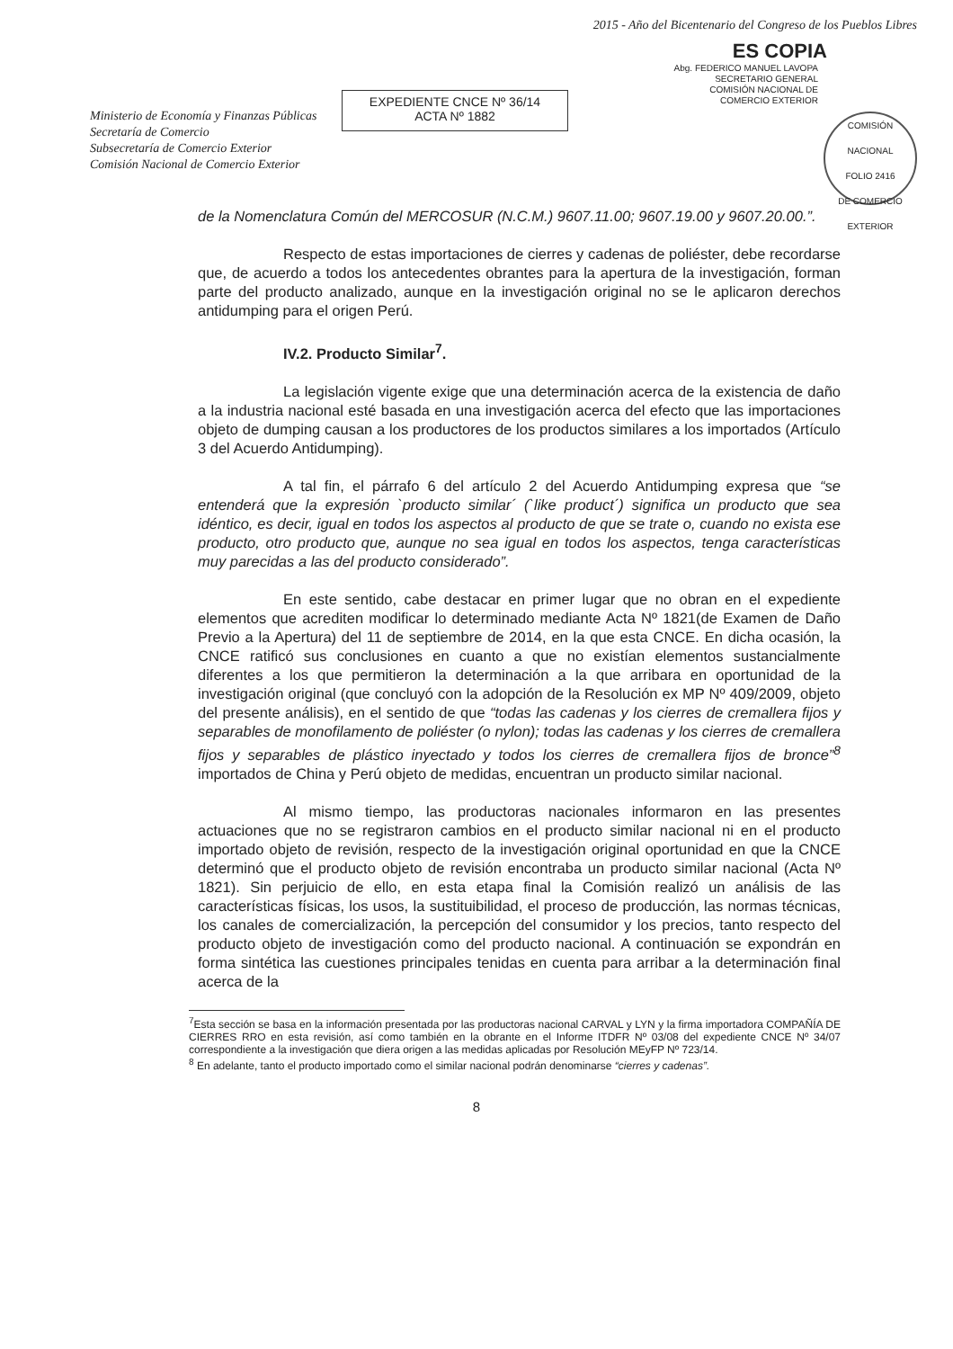Ministerio de Economía y Finanzas Públicas
Secretaría de Comercio
Subsecretaría de Comercio Exterior
Comisión Nacional de Comercio Exterior
EXPEDIENTE CNCE Nº 36/14
ACTA Nº 1882
2015 - Año del Bicentenario del Congreso de los Pueblos Libres
ES COPIA
Abg. FEDERICO MANUEL LAVOPA
SECRETARIO GENERAL
COMISIÓN NACIONAL DE
COMERCIO EXTERIOR
COMISIÓN NACIONAL
FOLIO 2416
DE COMERCIO EXTERIOR
de la Nomenclatura Común del MERCOSUR (N.C.M.) 9607.11.00; 9607.19.00 y 9607.20.00.”.
Respecto de estas importaciones de cierres y cadenas de poliéster, debe recordarse que, de acuerdo a todos los antecedentes obrantes para la apertura de la investigación, forman parte del producto analizado, aunque en la investigación original no se le aplicaron derechos antidumping para el origen Perú.
IV.2. Producto Similar<sup>7</sup>.
La legislación vigente exige que una determinación acerca de la existencia de daño a la industria nacional esté basada en una investigación acerca del efecto que las importaciones objeto de dumping causan a los productores de los productos similares a los importados (Artículo 3 del Acuerdo Antidumping).
A tal fin, el párrafo 6 del artículo 2 del Acuerdo Antidumping expresa que “se entenderá que la expresión `producto similar´ (`like product´) significa un producto que sea idéntico, es decir, igual en todos los aspectos al producto de que se trate o, cuando no exista ese producto, otro producto que, aunque no sea igual en todos los aspectos, tenga características muy parecidas a las del producto considerado”.
En este sentido, cabe destacar en primer lugar que no obran en el expediente elementos que acrediten modificar lo determinado mediante Acta Nº 1821(de Examen de Daño Previo a la Apertura) del 11 de septiembre de 2014, en la que esta CNCE. En dicha ocasión, la CNCE ratificó sus conclusiones en cuanto a que no existían elementos sustancialmente diferentes a los que permitieron la determinación a la que arribara en oportunidad de la investigación original (que concluyó con la adopción de la Resolución ex MP Nº 409/2009, objeto del presente análisis), en el sentido de que “todas las cadenas y los cierres de cremallera fijos y separables de monofilamento de poliéster (o nylon); todas las cadenas y los cierres de cremallera fijos y separables de plástico inyectado y todos los cierres de cremallera fijos de bronce”<sup>8</sup> importados de China y Perú objeto de medidas, encuentran un producto similar nacional.
Al mismo tiempo, las productoras nacionales informaron en las presentes actuaciones que no se registraron cambios en el producto similar nacional ni en el producto importado objeto de revisión, respecto de la investigación original oportunidad en que la CNCE determinó que el producto objeto de revisión encontraba un producto similar nacional (Acta Nº 1821). Sin perjuicio de ello, en esta etapa final la Comisión realizó un análisis de las características físicas, los usos, la sustituibilidad, el proceso de producción, las normas técnicas, los canales de comercialización, la percepción del consumidor y los precios, tanto respecto del producto objeto de investigación como del producto nacional. A continuación se expondrán en forma sintética las cuestiones principales tenidas en cuenta para arribar a la determinación final acerca de la
<sup>7</sup> Esta sección se basa en la información presentada por las productoras nacional CARVAL y LYN y la firma importadora COMPAÑÍA DE CIERRES RRO en esta revisión, así como también en la obrante en el Informe ITDFR Nº 03/08 del expediente CNCE Nº 34/07 correspondiente a la investigación que diera origen a las medidas aplicadas por Resolución MEyFP Nº 723/14.
<sup>8</sup> En adelante, tanto el producto importado como el similar nacional podrán denominarse “cierres y cadenas”.
8